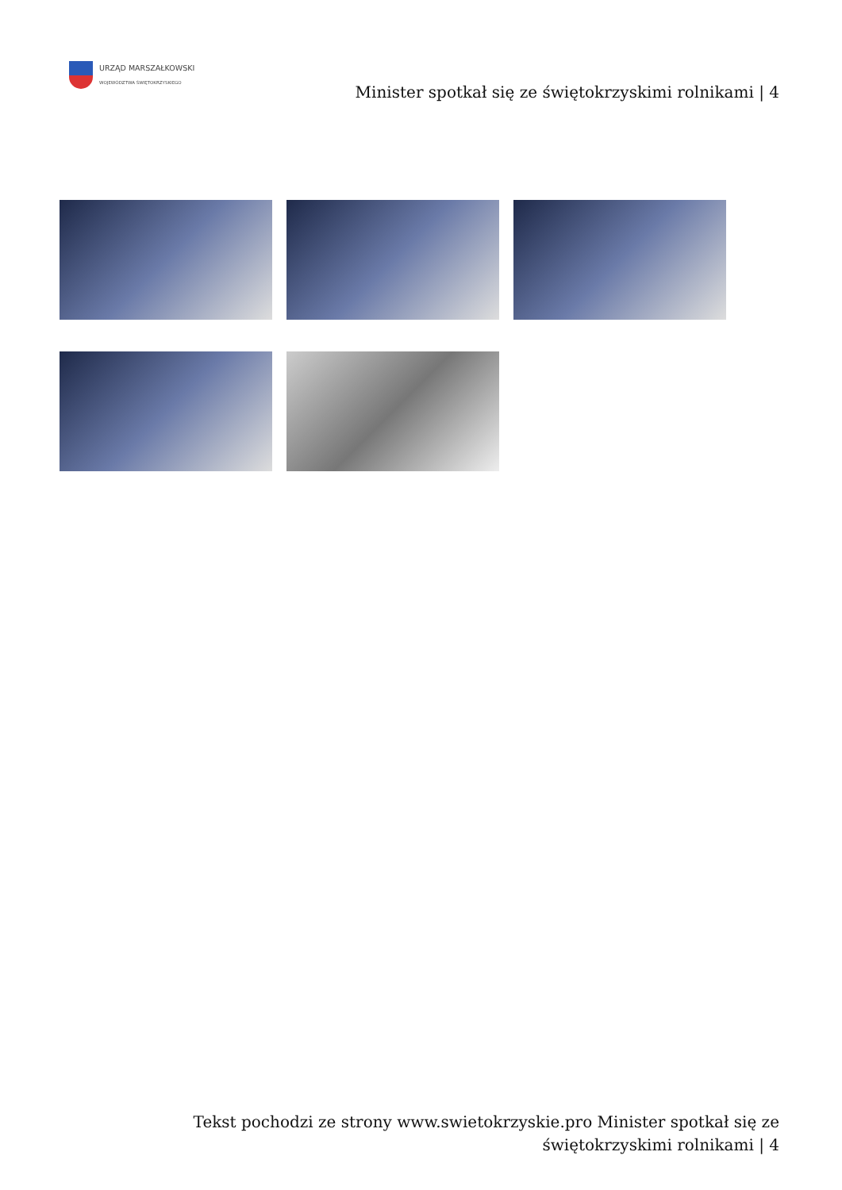URZĄD MARSZAŁKOWSKI
WOJEWÓDZTWA ŚWIĘTOKRZYSKIEGO
Minister spotkał się ze świętokrzyskimi rolnikami | 4
Tekst pochodzi ze strony www.swietokrzyskie.pro Minister spotkał się ze świętokrzyskimi rolnikami | 4